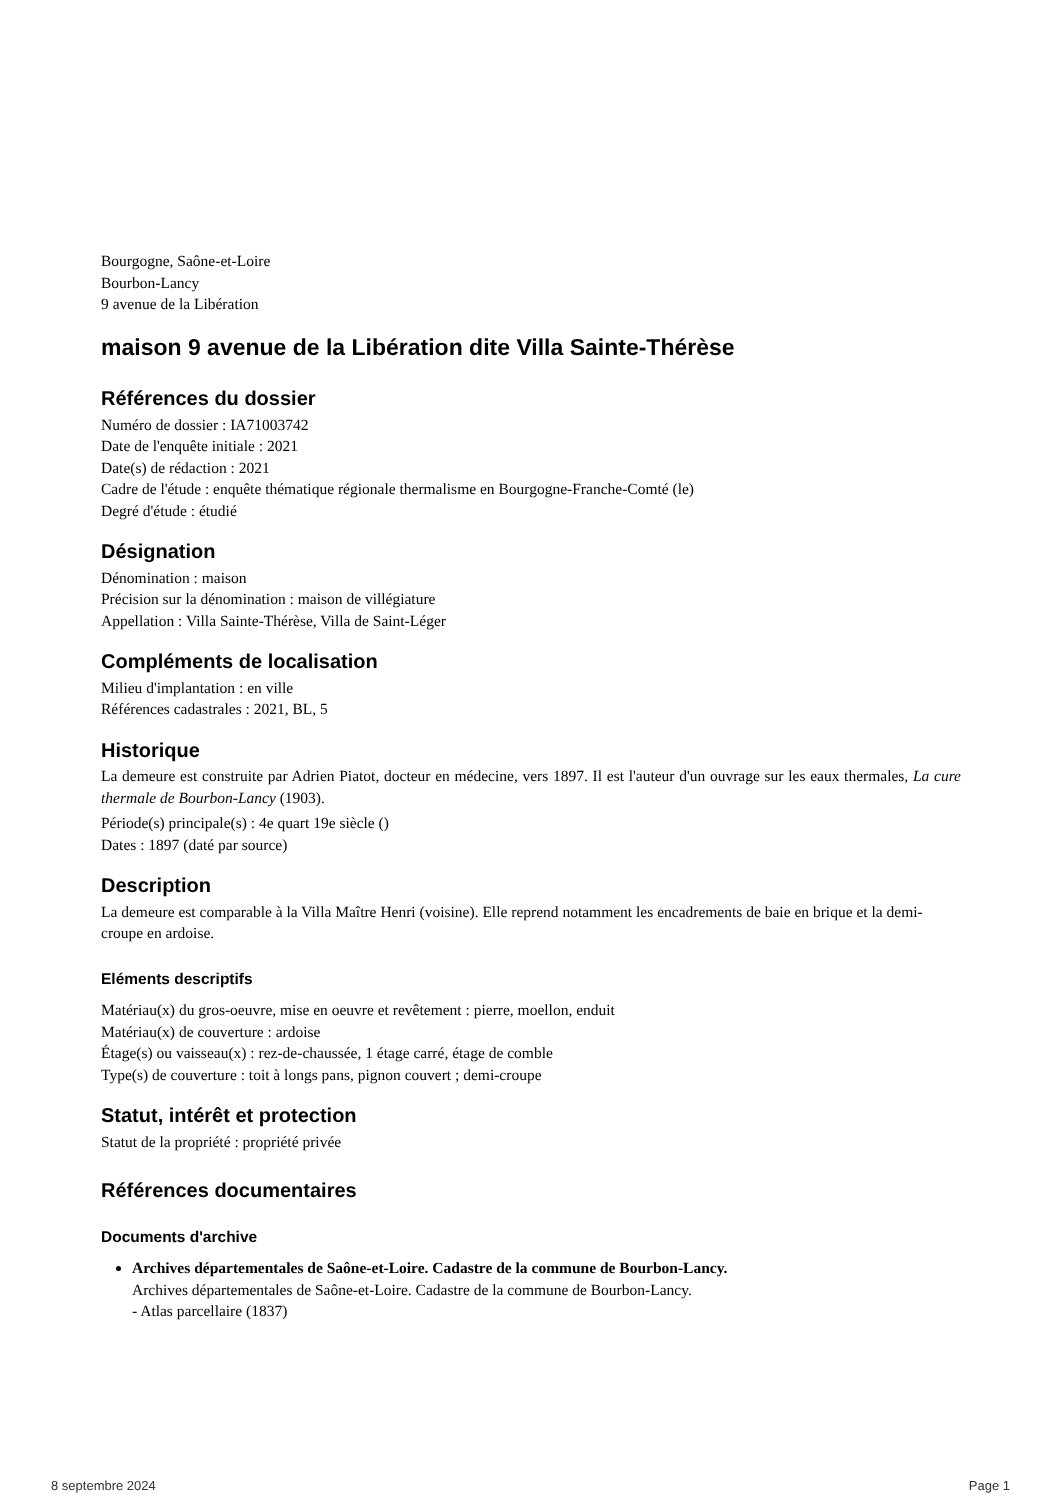Bourgogne, Saône-et-Loire
Bourbon-Lancy
9 avenue de la Libération
maison 9 avenue de la Libération dite Villa Sainte-Thérèse
Références du dossier
Numéro de dossier : IA71003742
Date de l'enquête initiale : 2021
Date(s) de rédaction : 2021
Cadre de l'étude : enquête thématique régionale thermalisme en Bourgogne-Franche-Comté (le)
Degré d'étude : étudié
Désignation
Dénomination : maison
Précision sur la dénomination : maison de villégiature
Appellation : Villa Sainte-Thérèse, Villa de Saint-Léger
Compléments de localisation
Milieu d'implantation : en ville
Références cadastrales : 2021, BL, 5
Historique
La demeure est construite par Adrien Piatot, docteur en médecine, vers 1897. Il est l'auteur d'un ouvrage sur les eaux thermales, La cure thermale de Bourbon-Lancy (1903).
Période(s) principale(s) : 4e quart 19e siècle ()
Dates : 1897 (daté par source)
Description
La demeure est comparable à la Villa Maître Henri (voisine). Elle reprend notamment les encadrements de baie en brique et la demi-croupe en ardoise.
Eléments descriptifs
Matériau(x) du gros-oeuvre, mise en oeuvre et revêtement : pierre, moellon, enduit
Matériau(x) de couverture : ardoise
Étage(s) ou vaisseau(x) : rez-de-chaussée, 1 étage carré, étage de comble
Type(s) de couverture : toit à longs pans, pignon couvert ; demi-croupe
Statut, intérêt et protection
Statut de la propriété : propriété privée
Références documentaires
Documents d'archive
Archives départementales de Saône-et-Loire. Cadastre de la commune de Bourbon-Lancy.
Archives départementales de Saône-et-Loire. Cadastre de la commune de Bourbon-Lancy.
- Atlas parcellaire (1837)
8 septembre 2024 Page 1